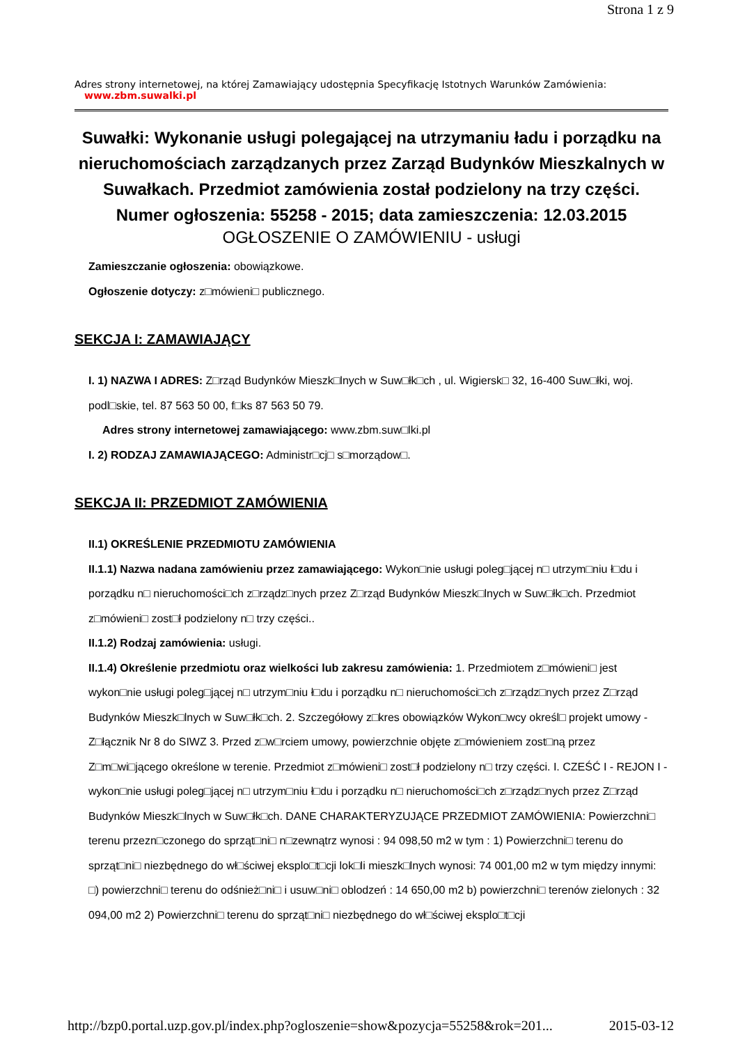Strona 1 z 9
Adres strony internetowej, na której Zamawiający udostępnia Specyfikację Istotnych Warunków Zamówienia:
www.zbm.suwalki.pl
Suwałki: Wykonanie usługi polegającej na utrzymaniu ładu i porządku na nieruchomościach zarządzanych przez Zarząd Budynków Mieszkalnych w Suwałkach. Przedmiot zamówienia został podzielony na trzy części.
Numer ogłoszenia: 55258 - 2015; data zamieszczenia: 12.03.2015
OGŁOSZENIE O ZAMÓWIENIU - usługi
Zamieszczanie ogłoszenia: obowiązkowe.
Ogłoszenie dotyczy: z□mówieni□ publicznego.
SEKCJA I: ZAMAWIAJĄCY
I. 1) NAZWA I ADRES: Z□rząd Budynków Mieszk□lnych w Suw□łk□ch , ul. Wigiersk□ 32, 16-400 Suw□łki, woj. podl□skie, tel. 87 563 50 00, f□ks 87 563 50 79.
Adres strony internetowej zamawiającego: www.zbm.suw□lki.pl
I. 2) RODZAJ ZAMAWIAJĄCEGO: Administr□cj□ s□morządow□.
SEKCJA II: PRZEDMIOT ZAMÓWIENIA
II.1) OKREŚLENIE PRZEDMIOTU ZAMÓWIENIA
II.1.1) Nazwa nadana zamówieniu przez zamawiającego: Wykon□nie usługi poleg□jącej n□ utrzym□niu ł□du i porządku n□ nieruchomości□ch z□rządz□nych przez Z□rząd Budynków Mieszk□lnych w Suw□łk□ch. Przedmiot z□mówieni□ zost□ł podzielony n□ trzy części..
II.1.2) Rodzaj zamówienia: usługi.
II.1.4) Określenie przedmiotu oraz wielkości lub zakresu zamówienia: 1. Przedmiotem z□mówieni□ jest wykon□nie usługi poleg□jącej n□ utrzym□niu ł□du i porządku n□ nieruchomości□ch z□rządz□nych przez Z□rząd Budynków Mieszk□lnych w Suw□łk□ch. 2. Szczegółowy z□kres obowiązków Wykon□wcy określ□ projekt umowy - Z□łącznik Nr 8 do SIWZ 3. Przed z□w□rciem umowy, powierzchnie objęte z□mówieniem zost□ną przez Z□m□wi□jącego określone w terenie. Przedmiot z□mówieni□ zost□ł podzielony n□ trzy części. I. CZEŚĆ I - REJON I - wykon□nie usługi poleg□jącej n□ utrzym□niu ł□du i porządku n□ nieruchomości□ch z□rządz□nych przez Z□rząd Budynków Mieszk□lnych w Suw□łk□ch. DANE CHARAKTERYZUJĄCE PRZEDMIOT ZAMÓWIENIA: Powierzchni□ terenu przezn□czonego do sprząt□ni□ n□zewnątrz wynosi : 94 098,50 m2 w tym : 1) Powierzchni□ terenu do sprząt□ni□ niezbędnego do wł□ściwej eksplo□t□cji lok□li mieszk□lnych wynosi: 74 001,00 m2 w tym między innymi: □) powierzchni□ terenu do odśnież□ni□ i usuw□ni□ oblodzeń : 14 650,00 m2 b) powierzchni□ terenów zielonych : 32 094,00 m2 2) Powierzchni□ terenu do sprząt□ni□ niezbędnego do wł□ściwej eksplo□t□cji
http://bzp0.portal.uzp.gov.pl/index.php?ogloszenie=show&pozycja=55258&rok=201... 2015-03-12